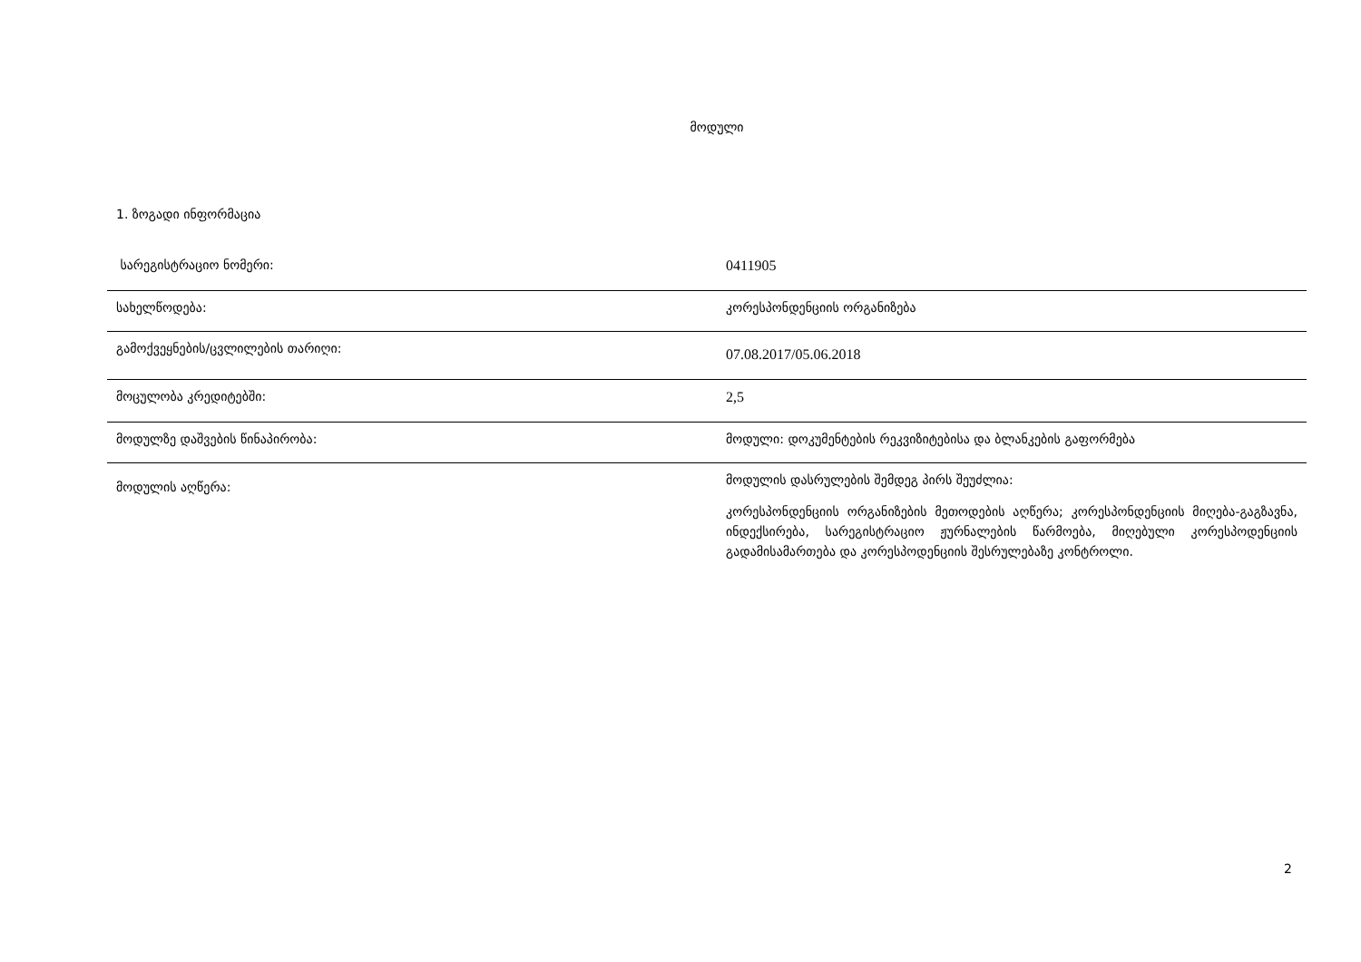მოდული
1. ზოგადი ინფორმაცია
| სარეგისტრაციო ნომერი: | 0411905 |
| სახელწოდება: | კორესპონდენციის ორგანიზება |
| გამოქვეყნების/ცვლილების თარიღი: | 07.08.2017/05.06.2018 |
| მოცულობა კრედიტებში: | 2,5 |
| მოდულზე დაშვების წინაპირობა: | მოდული: დოკუმენტების რეკვიზიტებისა და ბლანკების გაფორმება |
| მოდულის აღწერა: | მოდულის დასრულების შემდეგ პირს შეუძლია: კორესპონდენციის ორგანიზების მეთოდების აღწერა; კორესპონდენციის მიღება-გაგზავნა, ინდექსირება, სარეგისტრაციო ჟურნალების წარმოება, მიღებული კორესპოდენციის გადამისამართება და კორესპოდენციის შესრულებაზე კონტროლი. |
2